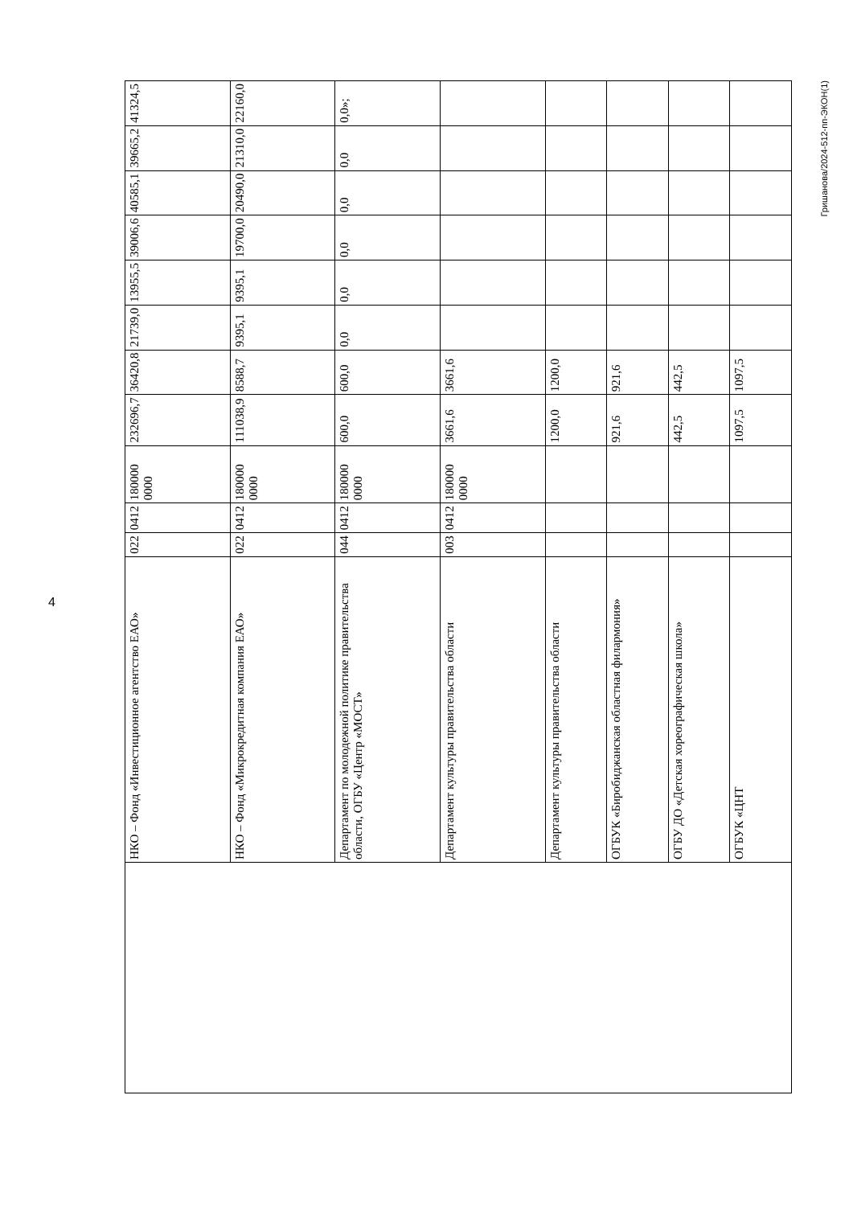4
| | НКО – Фонд «Инвестиционное агентство ЕАО» | 022 | 0412 | 180000 0000 | 232696,7 | 36420,8 | 21739,0 | 13955,5 | 39006,6 | 40585,1 | 39665,2 | 41324,5 |
| | НКО – Фонд «Микрокредитная компания ЕАО» | 022 | 0412 | 180000 0000 | 111038,9 | 8588,7 | 9395,1 | 9395,1 | 19700,0 | 20490,0 | 21310,0 | 22160,0 |
| | Департамент по молодежной политике правительства области, ОГБУ «Центр «МОСТ» | 044 | 0412 | 180000 0000 | 600,0 | 600,0 | 0,0 | 0,0 | 0,0 | 0,0 | 0,0 | 0,0»; |
| | Департамент культуры правительства области | 003 | 0412 | 180000 0000 | 3661,6 | 3661,6 | | | | | | |
| | Департамент культуры правительства области | | | | 1200,0 | 1200,0 | | | | | | |
| | ОГБУК «Биробиджанская областная филармония» | | | | 921,6 | 921,6 | | | | | | |
| | ОГБУ ДО «Детская хореографическая школа» | | | | 442,5 | 442,5 | | | | | | |
| | ОГБУК «ЦНТ | | | | 1097,5 | 1097,5 | | | | | | |
Гришанова/2024-512-пп-ЭКОН(1)